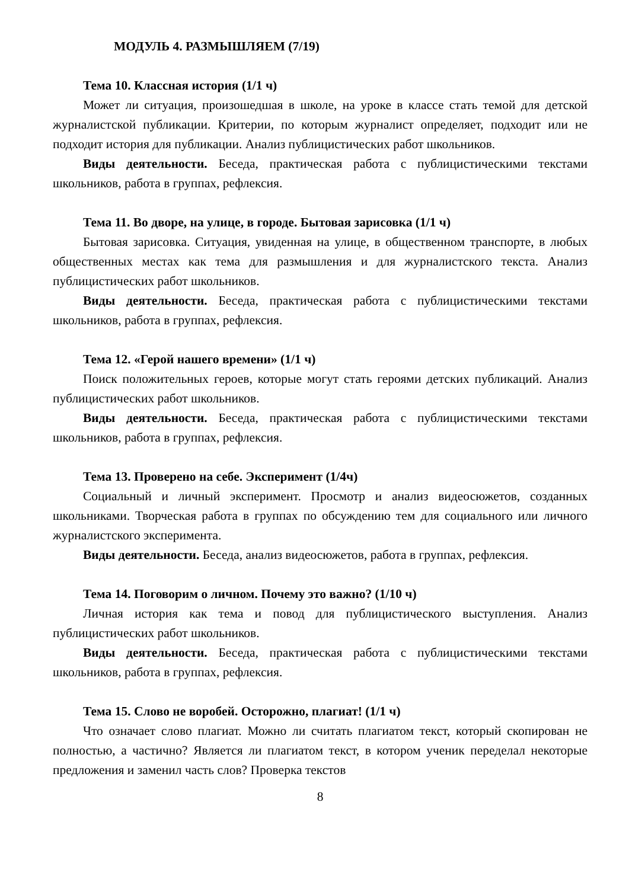МОДУЛЬ 4. РАЗМЫШЛЯЕМ (7/19)
Тема 10. Классная история (1/1 ч)
Может ли ситуация, произошедшая в школе, на уроке в классе стать темой для детской журналистской публикации. Критерии, по которым журналист определяет, подходит или не подходит история для публикации. Анализ публицистических работ школьников.
Виды деятельности. Беседа, практическая работа с публицистическими текстами школьников, работа в группах, рефлексия.
Тема 11. Во дворе, на улице, в городе. Бытовая зарисовка (1/1 ч)
Бытовая зарисовка. Ситуация, увиденная на улице, в общественном транспорте, в любых общественных местах как тема для размышления и для журналистского текста. Анализ публицистических работ школьников.
Виды деятельности. Беседа, практическая работа с публицистическими текстами школьников, работа в группах, рефлексия.
Тема 12. «Герой нашего времени» (1/1 ч)
Поиск положительных героев, которые могут стать героями детских публикаций. Анализ публицистических работ школьников.
Виды деятельности. Беседа, практическая работа с публицистическими текстами школьников, работа в группах, рефлексия.
Тема 13. Проверено на себе. Эксперимент (1/4ч)
Социальный и личный эксперимент. Просмотр и анализ видеосюжетов, созданных школьниками. Творческая работа в группах по обсуждению тем для социального или личного журналистского эксперимента.
Виды деятельности. Беседа, анализ видеосюжетов, работа в группах, рефлексия.
Тема 14. Поговорим о личном. Почему это важно? (1/10 ч)
Личная история как тема и повод для публицистического выступления. Анализ публицистических работ школьников.
Виды деятельности. Беседа, практическая работа с публицистическими текстами школьников, работа в группах, рефлексия.
Тема 15. Слово не воробей. Осторожно, плагиат! (1/1 ч)
Что означает слово плагиат. Можно ли считать плагиатом текст, который скопирован не полностью, а частично? Является ли плагиатом текст, в котором ученик переделал некоторые предложения и заменил часть слов? Проверка текстов
8